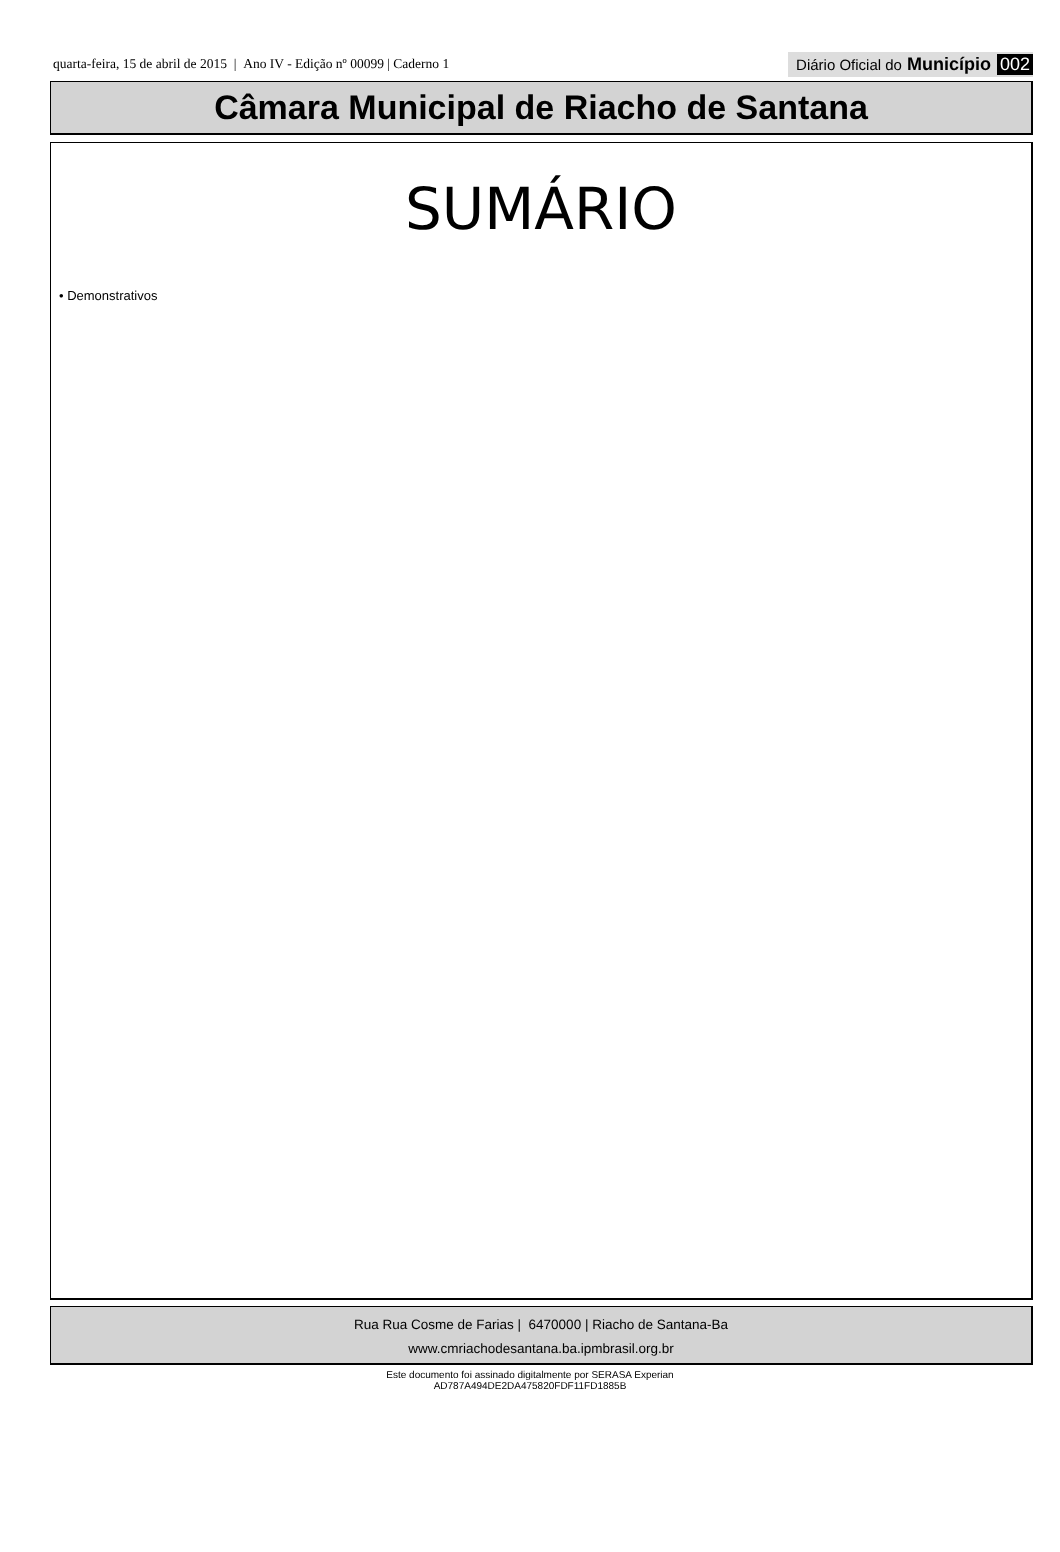quarta-feira, 15 de abril de 2015 | Ano IV - Edição nº 00099 | Caderno 1
Diário Oficial do Município 002
Câmara Municipal de Riacho de Santana
SUMÁRIO
• Demonstrativos
Rua Rua Cosme de Farias | 6470000 | Riacho de Santana-Ba
www.cmriachodesantana.ba.ipmbrasil.org.br
Este documento foi assinado digitalmente por SERASA Experian
AD787A494DE2DA475820FDF11FD1885B